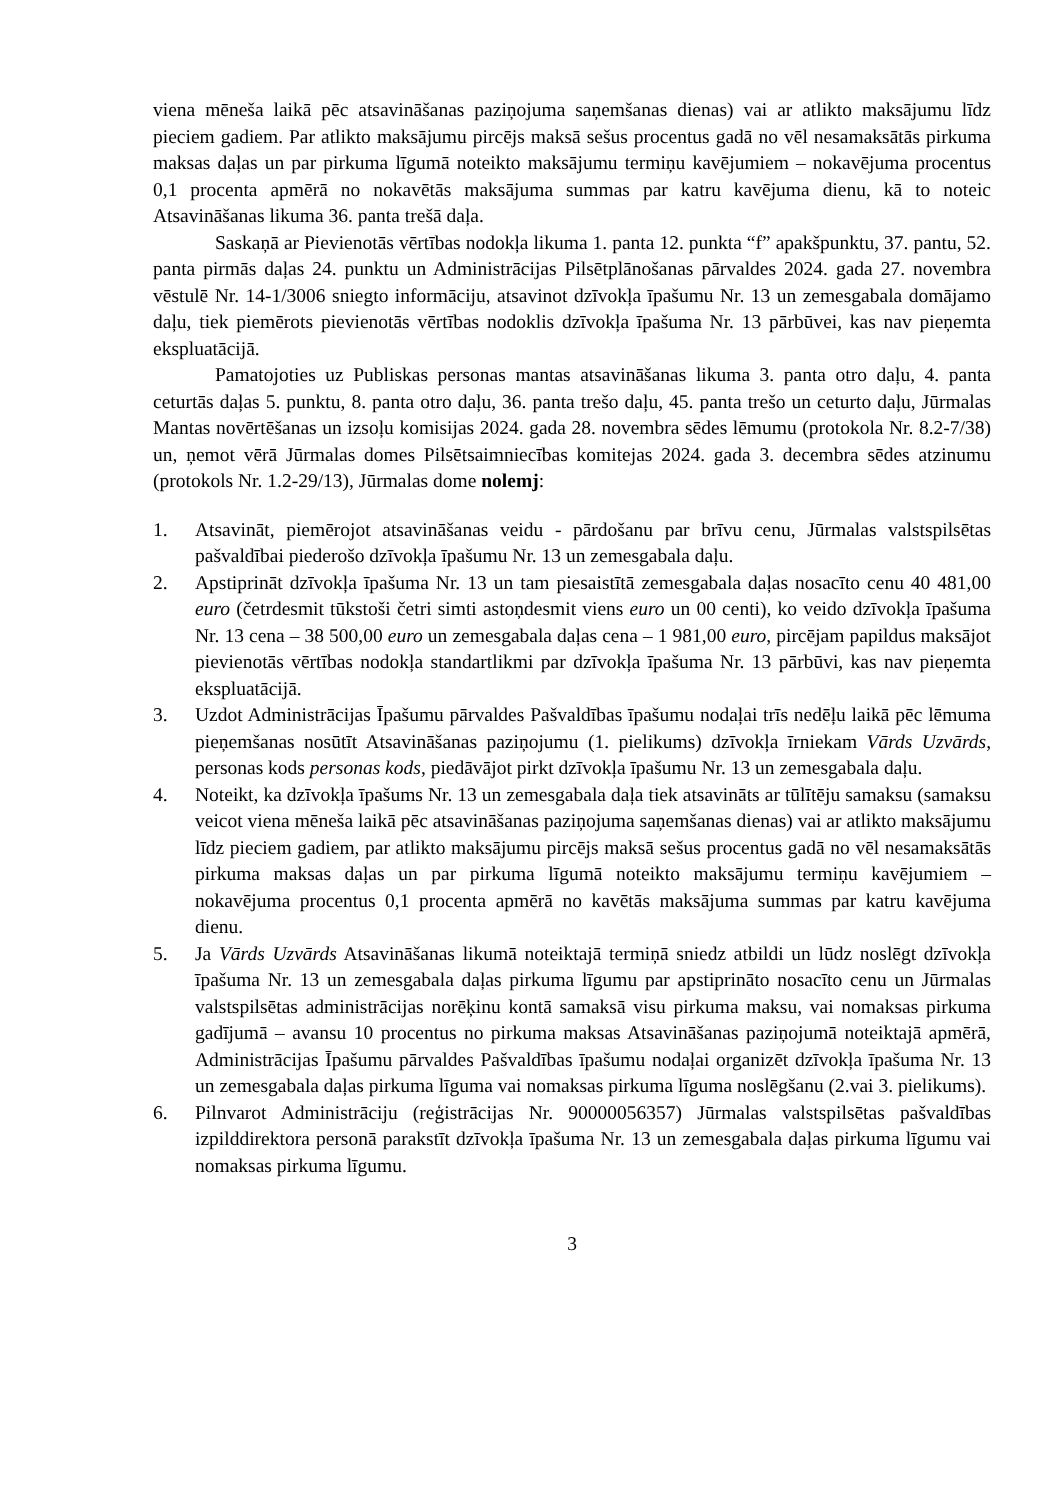viena mēneša laikā pēc atsavināšanas paziņojuma saņemšanas dienas) vai ar atlikto maksājumu līdz pieciem gadiem. Par atlikto maksājumu pircējs maksā sešus procentus gadā no vēl nesamaksātās pirkuma maksas daļas un par pirkuma līgumā noteikto maksājumu termiņu kavējumiem – nokavējuma procentus 0,1 procenta apmērā no nokavētās maksājuma summas par katru kavējuma dienu, kā to noteic Atsavināšanas likuma 36. panta trešā daļa.
Saskaņā ar Pievienotās vērtības nodokļa likuma 1. panta 12. punkta “f” apakšpunktu, 37. pantu, 52. panta pirmās daļas 24. punktu un Administrācijas Pilsētplānošanas pārvaldes 2024. gada 27. novembra vēstulē Nr. 14-1/3006 sniegto informāciju, atsavinot dzīvokļa īpašumu Nr. 13 un zemesgabala domājamo daļu, tiek piemērots pievienotās vērtības nodoklis dzīvokļa īpašuma Nr. 13 pārbūvei, kas nav pieņemta ekspluatācijā.
Pamatojoties uz Publiskas personas mantas atsavināšanas likuma 3. panta otro daļu, 4. panta ceturtās daļas 5. punktu, 8. panta otro daļu, 36. panta trešo daļu, 45. panta trešo un ceturto daļu, Jūrmalas Mantas novērtēšanas un izsoļu komisijas 2024. gada 28. novembra sēdes lēmumu (protokola Nr. 8.2-7/38) un, ņemot vērā Jūrmalas domes Pilsētsaimniecības komitejas 2024. gada 3. decembra sēdes atzinumu (protokols Nr. 1.2-29/13), Jūrmalas dome nolemj:
1. Atsavināt, piemērojot atsavināšanas veidu - pārdošanu par brīvu cenu, Jūrmalas valstspilsētas pašvaldībai piederošo dzīvokļa īpašumu Nr. 13 un zemesgabala daļu.
2. Apstiprināt dzīvokļa īpašuma Nr. 13 un tam piesaistītā zemesgabala daļas nosacīto cenu 40 481,00 euro (četrdesmit tūkstoši četri simti astoņdesmit viens euro un 00 centi), ko veido dzīvokļa īpašuma Nr. 13 cena – 38 500,00 euro un zemesgabala daļas cena – 1 981,00 euro, pircējam papildus maksājot pievienotās vērtības nodokļa standartlikmi par dzīvokļa īpašuma Nr. 13 pārbūvi, kas nav pieņemta ekspluatācijā.
3. Uzdot Administrācijas Īpašumu pārvaldes Pašvaldības īpašumu nodaļai trīs nedēļu laikā pēc lēmuma pieņemšanas nosūtīt Atsavināšanas paziņojumu (1. pielikums) dzīvokļa īrniekam Vārds Uzvārds, personas kods personas kods, piedāvājot pirkt dzīvokļa īpašumu Nr. 13 un zemesgabala daļu.
4. Noteikt, ka dzīvokļa īpašums Nr. 13 un zemesgabala daļa tiek atsavināts ar tūlītēju samaksu (samaksu veicot viena mēneša laikā pēc atsavināšanas paziņojuma saņemšanas dienas) vai ar atlikto maksājumu līdz pieciem gadiem, par atlikto maksājumu pircējs maksā sešus procentus gadā no vēl nesamaksātās pirkuma maksas daļas un par pirkuma līgumā noteikto maksājumu termiņu kavējumiem – nokavējuma procentus 0,1 procenta apmērā no kavētās maksājuma summas par katru kavējuma dienu.
5. Ja Vārds Uzvārds Atsavināšanas likumā noteiktajā termiņā sniedz atbildi un lūdz noslēgt dzīvokļa īpašuma Nr. 13 un zemesgabala daļas pirkuma līgumu par apstiprināto nosacīto cenu un Jūrmalas valstspilsētas administrācijas norēķinu kontā samaksā visu pirkuma maksu, vai nomaksas pirkuma gadījumā – avansu 10 procentus no pirkuma maksas Atsavināšanas paziņojumā noteiktajā apmērā, Administrācijas Īpašumu pārvaldes Pašvaldības īpašumu nodaļai organizēt dzīvokļa īpašuma Nr. 13 un zemesgabala daļas pirkuma līguma vai nomaksas pirkuma līguma noslēgšanu (2.vai 3. pielikums).
6. Pilnvarot Administrāciju (reģistrācijas Nr. 90000056357) Jūrmalas valstspilsētas pašvaldības izpilddirektora personā parakstīt dzīvokļa īpašuma Nr. 13 un zemesgabala daļas pirkuma līgumu vai nomaksas pirkuma līgumu.
3